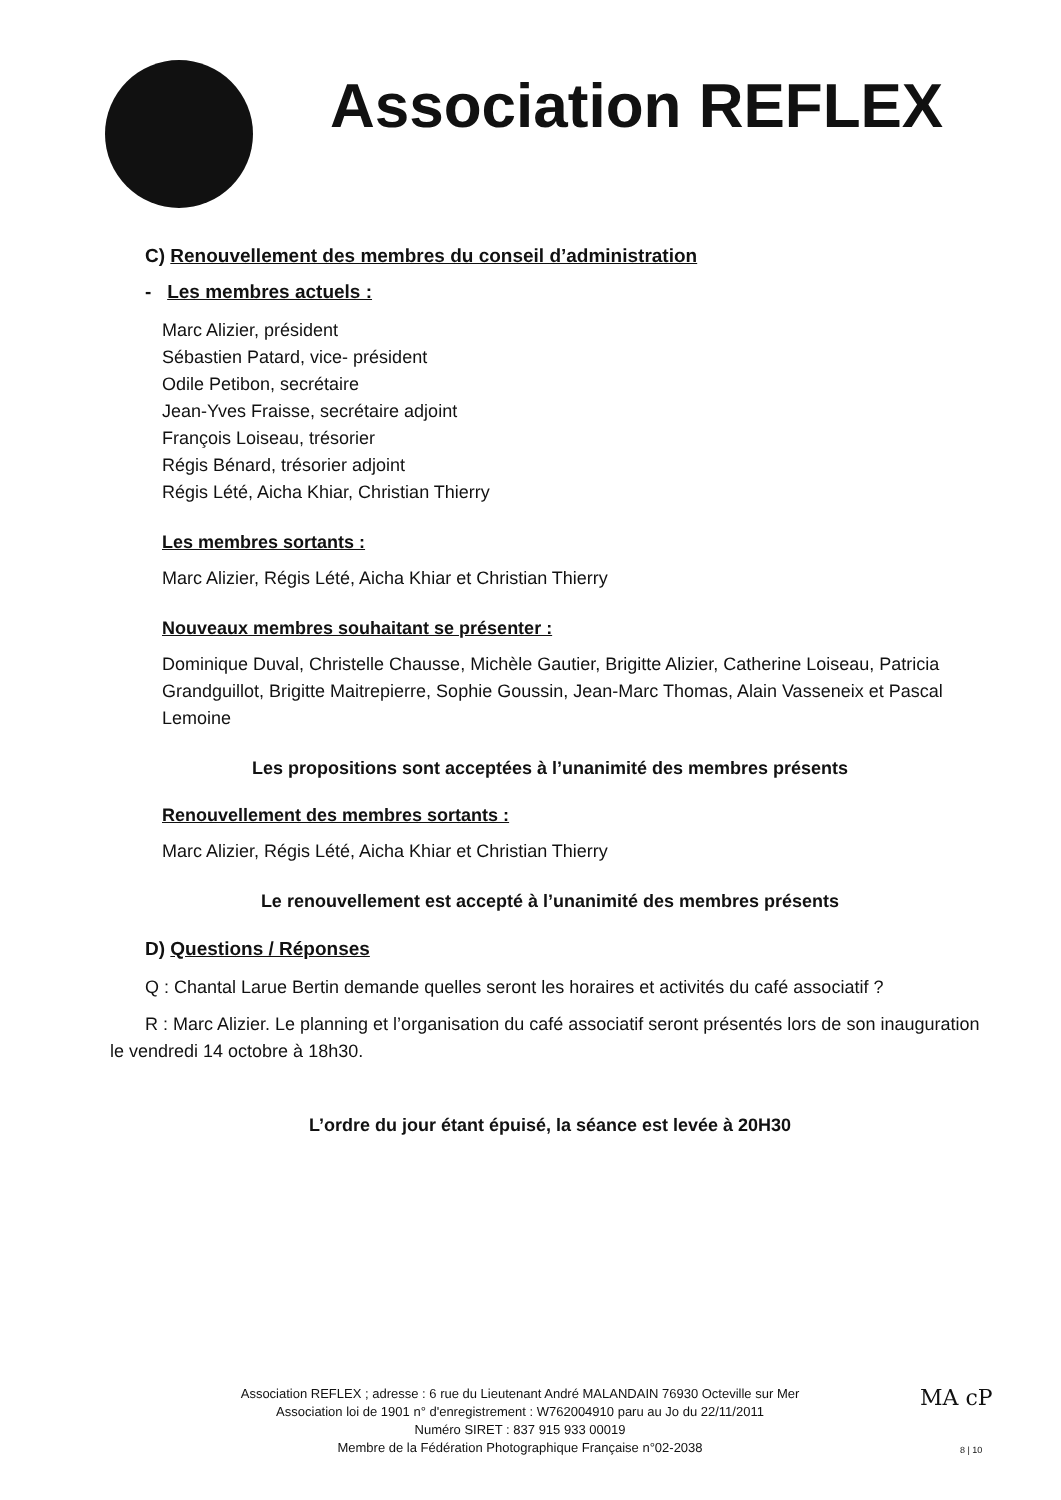Association REFLEX
C) Renouvellement des membres du conseil d’administration
- Les membres actuels :
Marc Alizier, président
Sébastien Patard, vice- président
Odile Petibon, secrétaire
Jean-Yves Fraisse, secrétaire adjoint
François Loiseau, trésorier
Régis Bénard, trésorier adjoint
Régis Lété, Aicha Khiar, Christian Thierry
Les membres sortants :
Marc Alizier, Régis Lété, Aicha Khiar et Christian Thierry
Nouveaux membres souhaitant se présenter :
Dominique Duval, Christelle Chausse, Michèle Gautier, Brigitte Alizier, Catherine Loiseau, Patricia Grandguillot, Brigitte Maitrepierre, Sophie Goussin, Jean-Marc Thomas, Alain Vasseneix et Pascal Lemoine
Les propositions sont acceptées à l’unanimité des membres présents
Renouvellement des membres sortants :
Marc Alizier, Régis Lété, Aicha Khiar et Christian Thierry
Le renouvellement est accepté à l’unanimité des membres présents
D) Questions / Réponses
Q : Chantal Larue Bertin demande quelles seront les horaires et activités du café associatif ?
R : Marc Alizier. Le planning et l’organisation du café associatif seront présentés lors de son inauguration le vendredi 14 octobre à 18h30.
L’ordre du jour étant épuisé, la séance est levée à 20H30
Association REFLEX ; adresse : 6 rue du Lieutenant André MALANDAIN 76930 Octeville sur Mer
Association loi de 1901 n° d'enregistrement : W762004910 paru au Jo du 22/11/2011
Numéro SIRET : 837 915 933 00019
Membre de la Fédération Photographique Française n°02-2038
MA cP
8 | 10